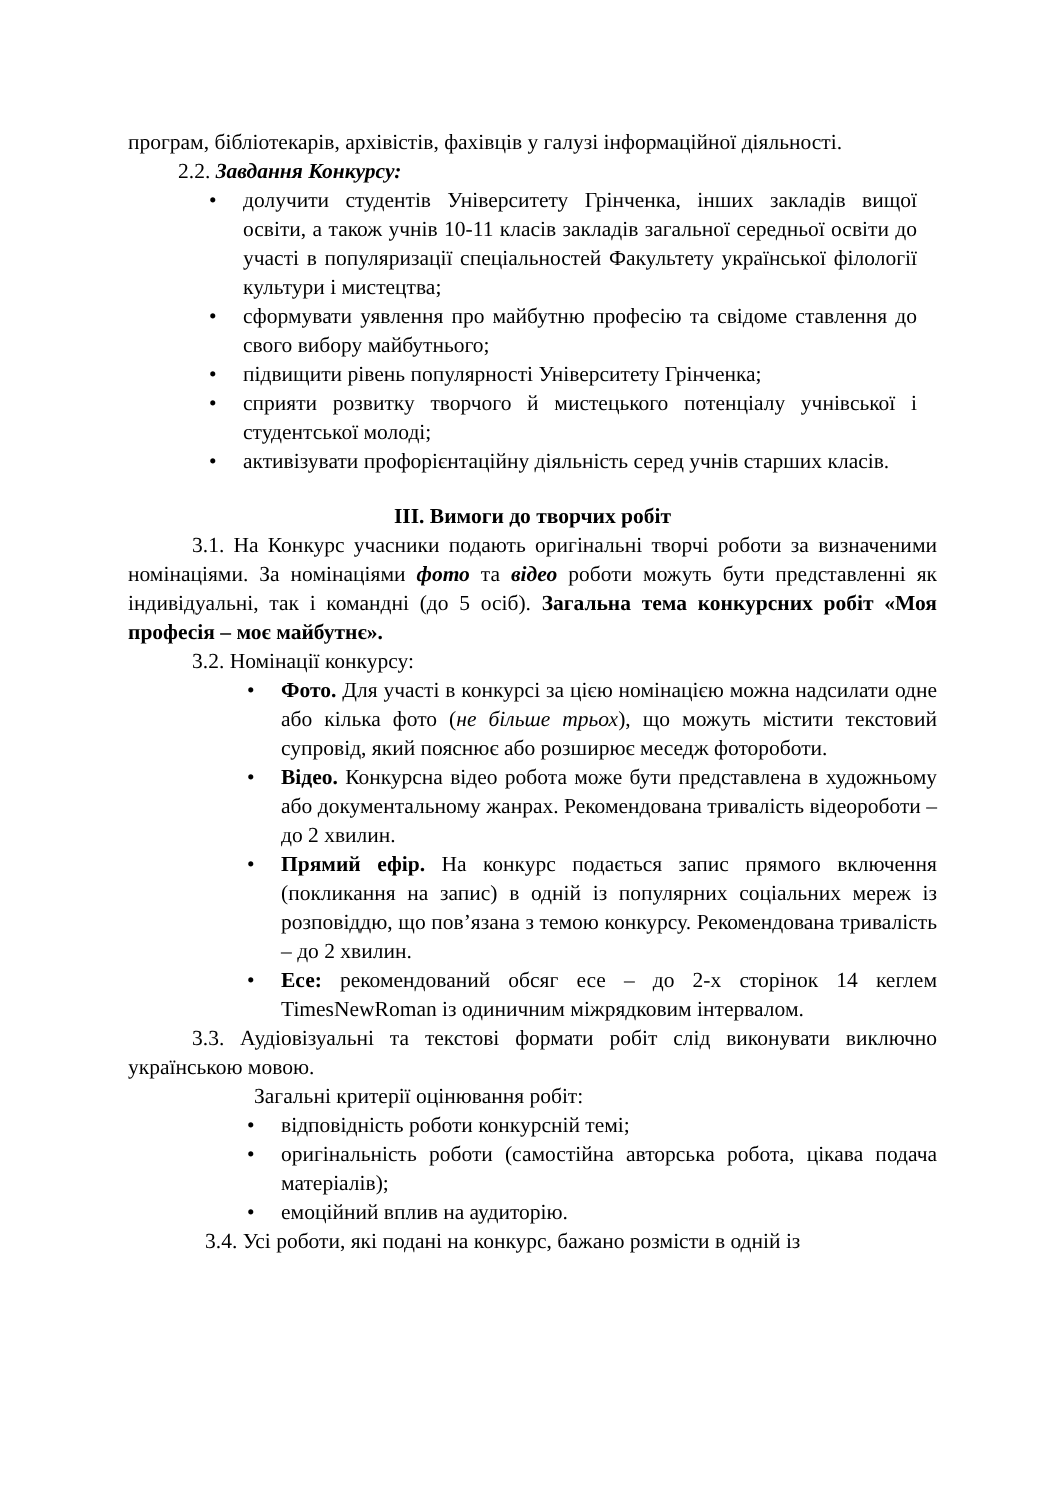програм, бібліотекарів, архівістів, фахівців у галузі інформаційної діяльності.
2.2. Завдання Конкурсу:
• долучити студентів Університету Грінченка, інших закладів вищої освіти, а також учнів 10-11 класів закладів загальної середньої освіти до участі в популяризації спеціальностей Факультету української філології культури і мистецтва;
• сформувати уявлення про майбутню професію та свідоме ставлення до свого вибору майбутнього;
• підвищити рівень популярності Університету Грінченка;
• сприяти розвитку творчого й мистецького потенціалу учнівської і студентської молоді;
• активізувати профорієнтаційну діяльність серед учнів старших класів.
ІІІ. Вимоги до творчих робіт
3.1. На Конкурс учасники подають оригінальні творчі роботи за визначеними номінаціями. За номінаціями фото та відео роботи можуть бути представленні як індивідуальні, так і командні (до 5 осіб). Загальна тема конкурсних робіт «Моя професія – моє майбутнє».
3.2. Номінації конкурсу:
• Фото. Для участі в конкурсі за цією номінацією можна надсилати одне або кілька фото (не більше трьох), що можуть містити текстовий супровід, який пояснює або розширює меседж фотороботи.
• Відео. Конкурсна відео робота може бути представлена в художньому або документальному жанрах. Рекомендована тривалість відеороботи – до 2 хвилин.
• Прямий ефір. На конкурс подається запис прямого включення (покликання на запис) в одній із популярних соціальних мереж із розповіддю, що пов’язана з темою конкурсу. Рекомендована тривалість – до 2 хвилин.
• Есе: рекомендований обсяг есе – до 2-х сторінок 14 кеглем TimesNewRoman із одиничним міжрядковим інтервалом.
3.3. Аудіовізуальні та текстові формати робіт слід виконувати виключно українською мовою.
Загальні критерії оцінювання робіт:
• відповідність роботи конкурсній темі;
• оригінальність роботи (самостійна авторська робота, цікава подача матеріалів);
• емоційний вплив на аудиторію.
3.4. Усі роботи, які подані на конкурс, бажано розмісти в одній із